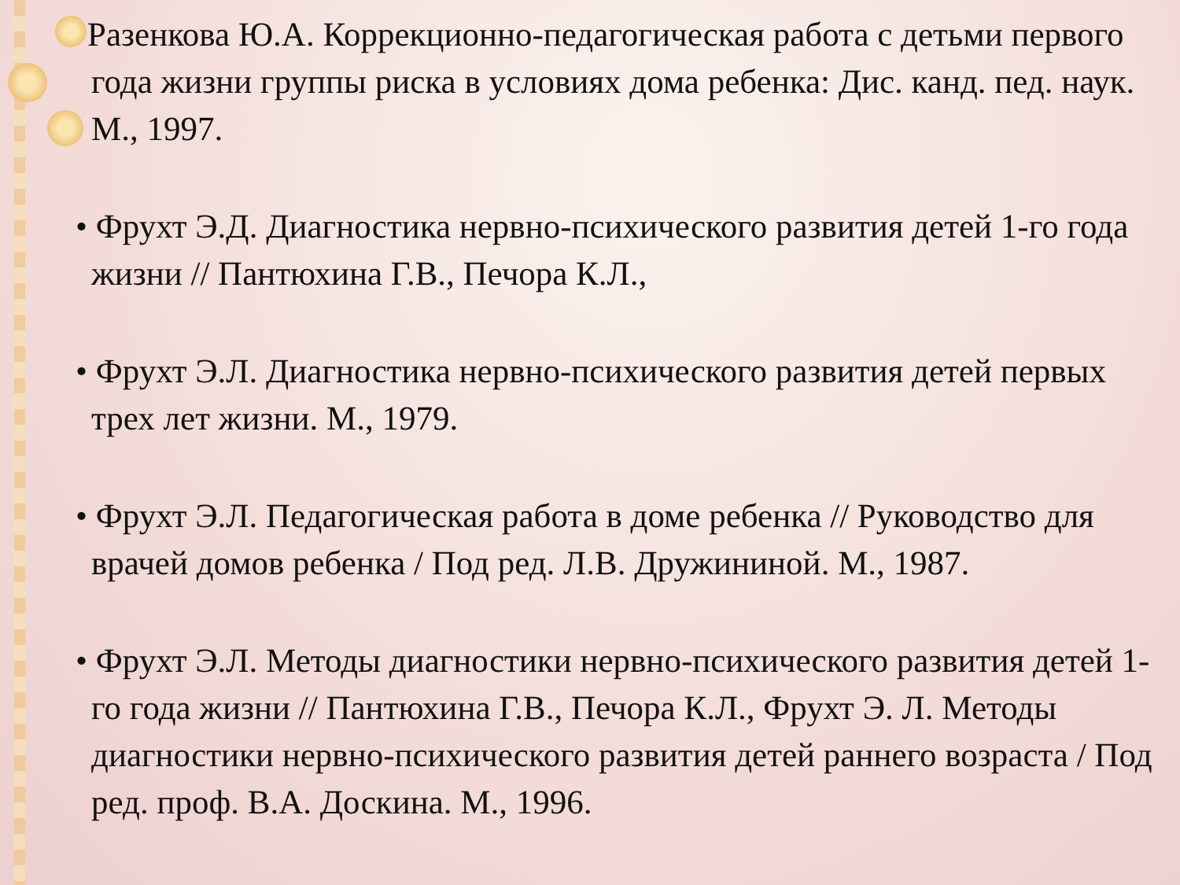•Разенкова Ю.А. Коррекционно-педагогическая работа с детьми первого года жизни группы риска в условиях дома ребенка: Дис. канд. пед. наук. М., 1997.
• Фрухт Э.Д. Диагностика нервно-психического развития детей 1-го года жизни // Пантюхина Г.В., Печора К.Л.,
• Фрухт Э.Л. Диагностика нервно-психического развития детей первых трех лет жизни. М., 1979.
• Фрухт Э.Л. Педагогическая работа в доме ребенка // Руководство для врачей домов ребенка / Под ред. Л.В. Дружининой. М., 1987.
• Фрухт Э.Л. Методы диагностики нервно-психического развития детей 1-го года жизни // Пантюхина Г.В., Печора К.Л., Фрухт Э. Л. Методы диагностики нервно-психического развития детей раннего возраста / Под ред. проф. В.А. Доскина. М., 1996.